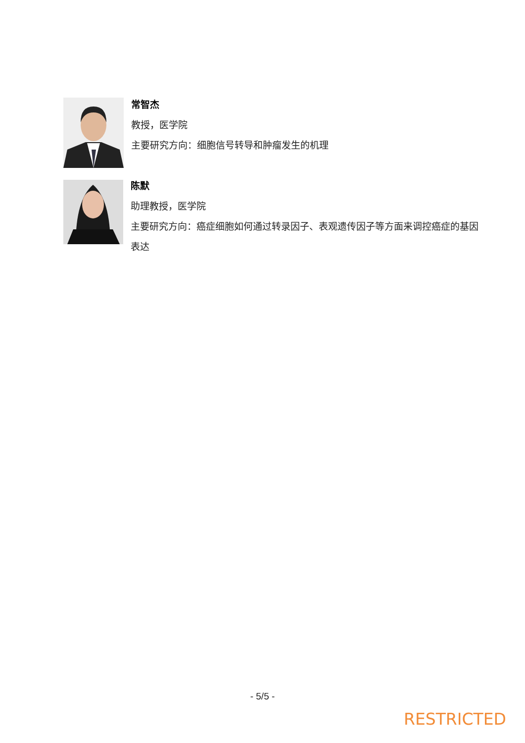常智杰
教授，医学院
主要研究方向：细胞信号转导和肿瘤发生的机理
陈默
助理教授，医学院
主要研究方向：癌症细胞如何通过转录因子、表观遗传因子等方面来调控癌症的基因表达
- 5/5 -
RESTRICTED